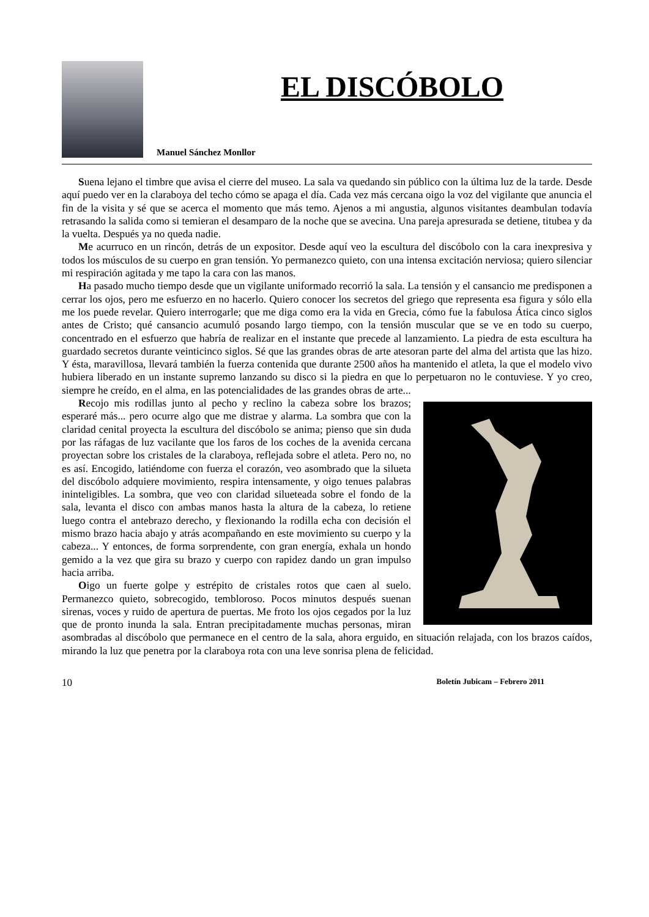EL DISCÓBOLO
Manuel Sánchez Monllor
Suena lejano el timbre que avisa el cierre del museo. La sala va quedando sin público con la última luz de la tarde. Desde aquí puedo ver en la claraboya del techo cómo se apaga el día. Cada vez más cercana oigo la voz del vigilante que anuncia el fin de la visita y sé que se acerca el momento que más temo. Ajenos a mi angustia, algunos visitantes deambulan todavía retrasando la salida como si temieran el desamparo de la noche que se avecina. Una pareja apresurada se detiene, titubea y da la vuelta. Después ya no queda nadie.
Me acurruco en un rincón, detrás de un expositor. Desde aquí veo la escultura del discóbolo con la cara inexpresiva y todos los músculos de su cuerpo en gran tensión. Yo permanezco quieto, con una intensa excitación nerviosa; quiero silenciar mi respiración agitada y me tapo la cara con las manos.
Ha pasado mucho tiempo desde que un vigilante uniformado recorrió la sala. La tensión y el cansancio me predisponen a cerrar los ojos, pero me esfuerzo en no hacerlo. Quiero conocer los secretos del griego que representa esa figura y sólo ella me los puede revelar. Quiero interrogarle; que me diga como era la vida en Grecia, cómo fue la fabulosa Ática cinco siglos antes de Cristo; qué cansancio acumuló posando largo tiempo, con la tensión muscular que se ve en todo su cuerpo, concentrado en el esfuerzo que habría de realizar en el instante que precede al lanzamiento. La piedra de esta escultura ha guardado secretos durante veinticinco siglos. Sé que las grandes obras de arte atesoran parte del alma del artista que las hizo. Y ésta, maravillosa, llevará también la fuerza contenida que durante 2500 años ha mantenido el atleta, la que el modelo vivo hubiera liberado en un instante supremo lanzando su disco si la piedra en que lo perpetuaron no le contuviese. Y yo creo, siempre he creído, en el alma, en las potencialidades de las grandes obras de arte...
Recojo mis rodillas junto al pecho y reclino la cabeza sobre los brazos; esperaré más... pero ocurre algo que me distrae y alarma. La sombra que con la claridad cenital proyecta la escultura del discóbolo se anima; pienso que sin duda por las ráfagas de luz vacilante que los faros de los coches de la avenida cercana proyectan sobre los cristales de la claraboya, reflejada sobre el atleta. Pero no, no es así. Encogido, latiéndome con fuerza el corazón, veo asombrado que la silueta del discóbolo adquiere movimiento, respira intensamente, y oigo tenues palabras ininteligibles. La sombra, que veo con claridad silueteada sobre el fondo de la sala, levanta el disco con ambas manos hasta la altura de la cabeza, lo retiene luego contra el antebrazo derecho, y flexionando la rodilla echa con decisión el mismo brazo hacia abajo y atrás acompañando en este movimiento su cuerpo y la cabeza... Y entonces, de forma sorprendente, con gran energía, exhala un hondo gemido a la vez que gira su brazo y cuerpo con rapidez dando un gran impulso hacia arriba.
Oigo un fuerte golpe y estrépito de cristales rotos que caen al suelo. Permanezco quieto, sobrecogido, tembloroso. Pocos minutos después suenan sirenas, voces y ruido de apertura de puertas. Me froto los ojos cegados por la luz que de pronto inunda la sala. Entran precipitadamente muchas personas, miran asombradas al discóbolo que permanece en el centro de la sala, ahora erguido, en situación relajada, con los brazos caídos, mirando la luz que penetra por la claraboya rota con una leve sonrisa plena de felicidad.
10 Boletín Jubicam – Febrero 2011